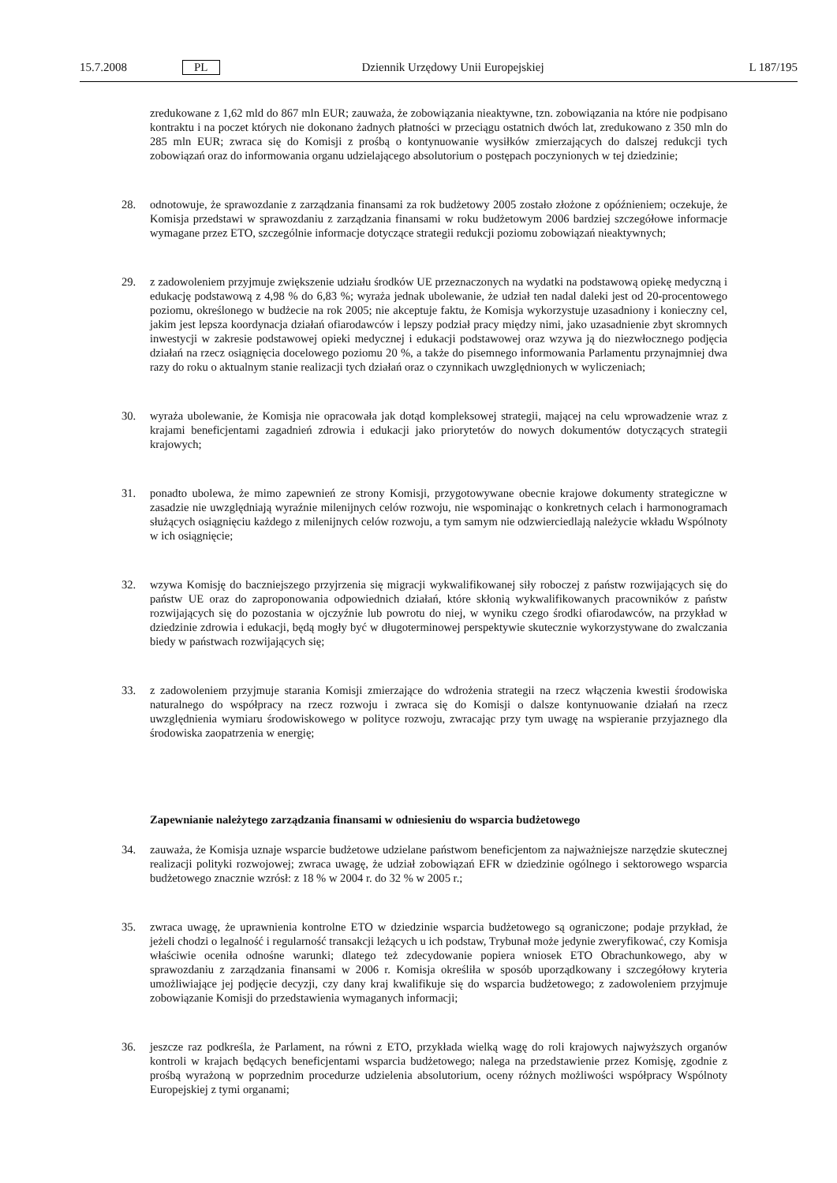15.7.2008 PL Dziennik Urzędowy Unii Europejskiej L 187/195
zredukowane z 1,62 mld do 867 mln EUR; zauważa, że zobowiązania nieaktywne, tzn. zobowiązania na które nie podpisano kontraktu i na poczet których nie dokonano żadnych płatności w przeciągu ostatnich dwóch lat, zredukowano z 350 mln do 285 mln EUR; zwraca się do Komisji z prośbą o kontynuowanie wysiłków zmierzających do dalszej redukcji tych zobowiązań oraz do informowania organu udzielającego absolutorium o postępach poczynionych w tej dziedzinie;
28. odnotowuje, że sprawozdanie z zarządzania finansami za rok budżetowy 2005 zostało złożone z opóźnieniem; oczekuje, że Komisja przedstawi w sprawozdaniu z zarządzania finansami w roku budżetowym 2006 bardziej szczegółowe informacje wymagane przez ETO, szczególnie informacje dotyczące strategii redukcji poziomu zobowiązań nieaktywnych;
29. z zadowoleniem przyjmuje zwiększenie udziału środków UE przeznaczonych na wydatki na podstawową opiekę medyczną i edukację podstawową z 4,98 % do 6,83 %; wyraża jednak ubolewanie, że udział ten nadal daleki jest od 20-procentowego poziomu, określonego w budżecie na rok 2005; nie akceptuje faktu, że Komisja wykorzystuje uzasadniony i konieczny cel, jakim jest lepsza koordynacja działań ofiarodawców i lepszy podział pracy między nimi, jako uzasadnienie zbyt skromnych inwestycji w zakresie podstawowej opieki medycznej i edukacji podstawowej oraz wzywa ją do niezwłocznego podjęcia działań na rzecz osiągnięcia docelowego poziomu 20 %, a także do pisemnego informowania Parlamentu przynajmniej dwa razy do roku o aktualnym stanie realizacji tych działań oraz o czynnikach uwzględnionych w wyliczeniach;
30. wyraża ubolewanie, że Komisja nie opracowała jak dotąd kompleksowej strategii, mającej na celu wprowadzenie wraz z krajami beneficjentami zagadnień zdrowia i edukacji jako priorytetów do nowych dokumentów dotyczących strategii krajowych;
31. ponadto ubolewa, że mimo zapewnień ze strony Komisji, przygotowywane obecnie krajowe dokumenty strategiczne w zasadzie nie uwzględniają wyraźnie milenijnych celów rozwoju, nie wspominając o konkretnych celach i harmonogramach służących osiągnięciu każdego z milenijnych celów rozwoju, a tym samym nie odzwierciedlają należycie wkładu Wspólnoty w ich osiągnięcie;
32. wzywa Komisję do baczniejszego przyjrzenia się migracji wykwalifikowanej siły roboczej z państw rozwijających się do państw UE oraz do zaproponowania odpowiednich działań, które skłonią wykwalifikowanych pracowników z państw rozwijających się do pozostania w ojczyźnie lub powrotu do niej, w wyniku czego środki ofiarodawców, na przykład w dziedzinie zdrowia i edukacji, będą mogły być w długoterminowej perspektywie skutecznie wykorzystywane do zwalczania biedy w państwach rozwijających się;
33. z zadowoleniem przyjmuje starania Komisji zmierzające do wdrożenia strategii na rzecz włączenia kwestii środowiska naturalnego do współpracy na rzecz rozwoju i zwraca się do Komisji o dalsze kontynuowanie działań na rzecz uwzględnienia wymiaru środowiskowego w polityce rozwoju, zwracając przy tym uwagę na wspieranie przyjaznego dla środowiska zaopatrzenia w energię;
Zapewnianie należytego zarządzania finansami w odniesieniu do wsparcia budżetowego
34. zauważa, że Komisja uznaje wsparcie budżetowe udzielane państwom beneficjentom za najważniejsze narzędzie skutecznej realizacji polityki rozwojowej; zwraca uwagę, że udział zobowiązań EFR w dziedzinie ogólnego i sektorowego wsparcia budżetowego znacznie wzrósł: z 18 % w 2004 r. do 32 % w 2005 r.;
35. zwraca uwagę, że uprawnienia kontrolne ETO w dziedzinie wsparcia budżetowego są ograniczone; podaje przykład, że jeżeli chodzi o legalność i regularność transakcji leżących u ich podstaw, Trybunał może jedynie zweryfikować, czy Komisja właściwie oceniła odnośne warunki; dlatego też zdecydowanie popiera wniosek ETO Obrachunkowego, aby w sprawozdaniu z zarządzania finansami w 2006 r. Komisja określiła w sposób uporządkowany i szczegółowy kryteria umożliwiające jej podjęcie decyzji, czy dany kraj kwalifikuje się do wsparcia budżetowego; z zadowoleniem przyjmuje zobowiązanie Komisji do przedstawienia wymaganych informacji;
36. jeszcze raz podkreśla, że Parlament, na równi z ETO, przykłada wielką wagę do roli krajowych najwyższych organów kontroli w krajach będących beneficjentami wsparcia budżetowego; nalega na przedstawienie przez Komisję, zgodnie z prośbą wyrażoną w poprzednim procedurze udzielenia absolutorium, oceny różnych możliwości współpracy Wspólnoty Europejskiej z tymi organami;